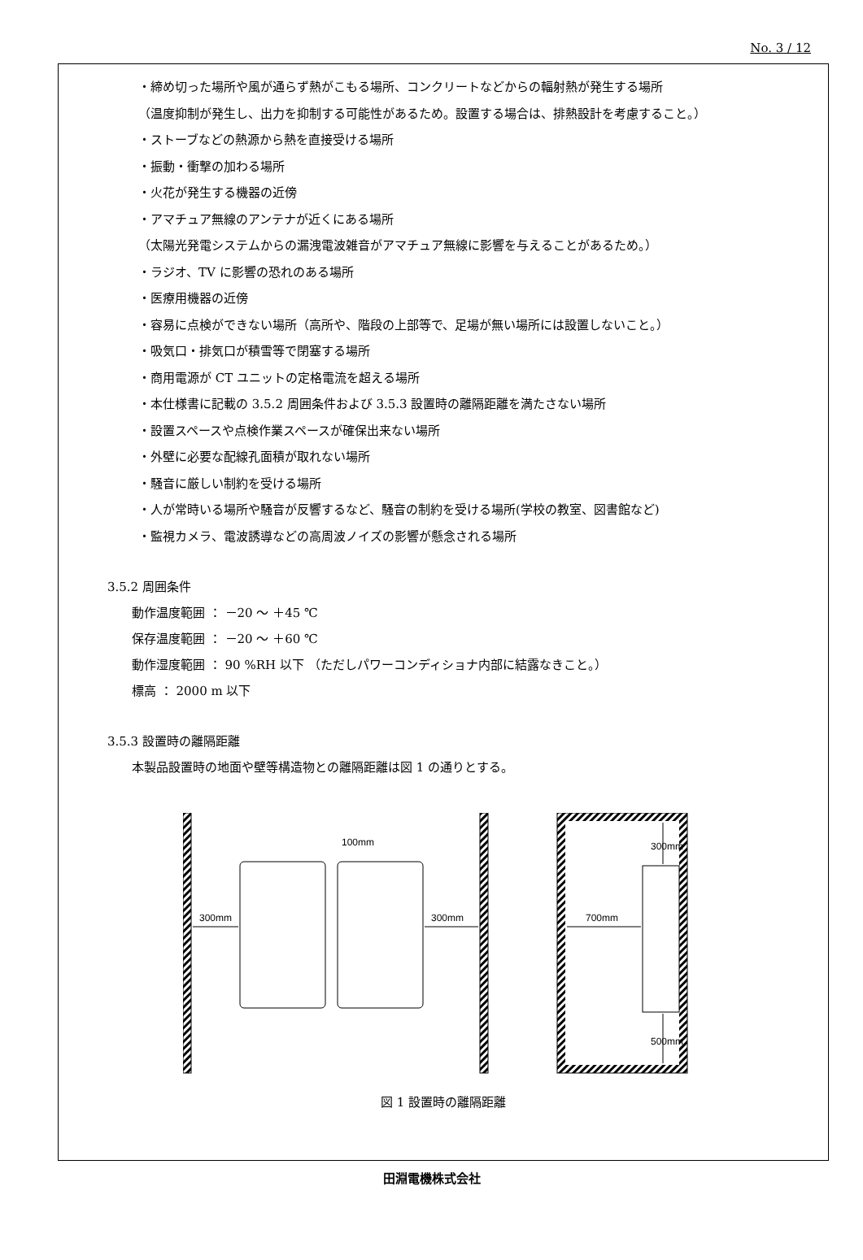No. 3 / 12
・締め切った場所や風が通らず熱がこもる場所、コンクリートなどからの輻射熱が発生する場所
（温度抑制が発生し、出力を抑制する可能性があるため。設置する場合は、排熱設計を考慮すること。）
・ストーブなどの熱源から熱を直接受ける場所
・振動・衝撃の加わる場所
・火花が発生する機器の近傍
・アマチュア無線のアンテナが近くにある場所
（太陽光発電システムからの漏洩電波雑音がアマチュア無線に影響を与えることがあるため。）
・ラジオ、TV に影響の恐れのある場所
・医療用機器の近傍
・容易に点検ができない場所（高所や、階段の上部等で、足場が無い場所には設置しないこと。）
・吸気口・排気口が積雪等で閉塞する場所
・商用電源が CT ユニットの定格電流を超える場所
・本仕様書に記載の 3.5.2 周囲条件および 3.5.3 設置時の離隔距離を満たさない場所
・設置スペースや点検作業スペースが確保出来ない場所
・外壁に必要な配線孔面積が取れない場所
・騒音に厳しい制約を受ける場所
・人が常時いる場所や騒音が反響するなど、騒音の制約を受ける場所(学校の教室、図書館など)
・監視カメラ、電波誘導などの高周波ノイズの影響が懸念される場所
3.5.2 周囲条件
動作温度範囲 ： －20 ～ ＋45 ℃
保存温度範囲 ： －20 ～ ＋60 ℃
動作湿度範囲 ： 90 %RH 以下 （ただしパワーコンディショナ内部に結露なきこと。）
標高 ： 2000 m 以下
3.5.3 設置時の離隔距離
本製品設置時の地面や壁等構造物との離隔距離は図 1 の通りとする。
300mm
300mm
100mm
700mm
300mm
500mm
図 1 設置時の離隔距離
田淵電機株式会社